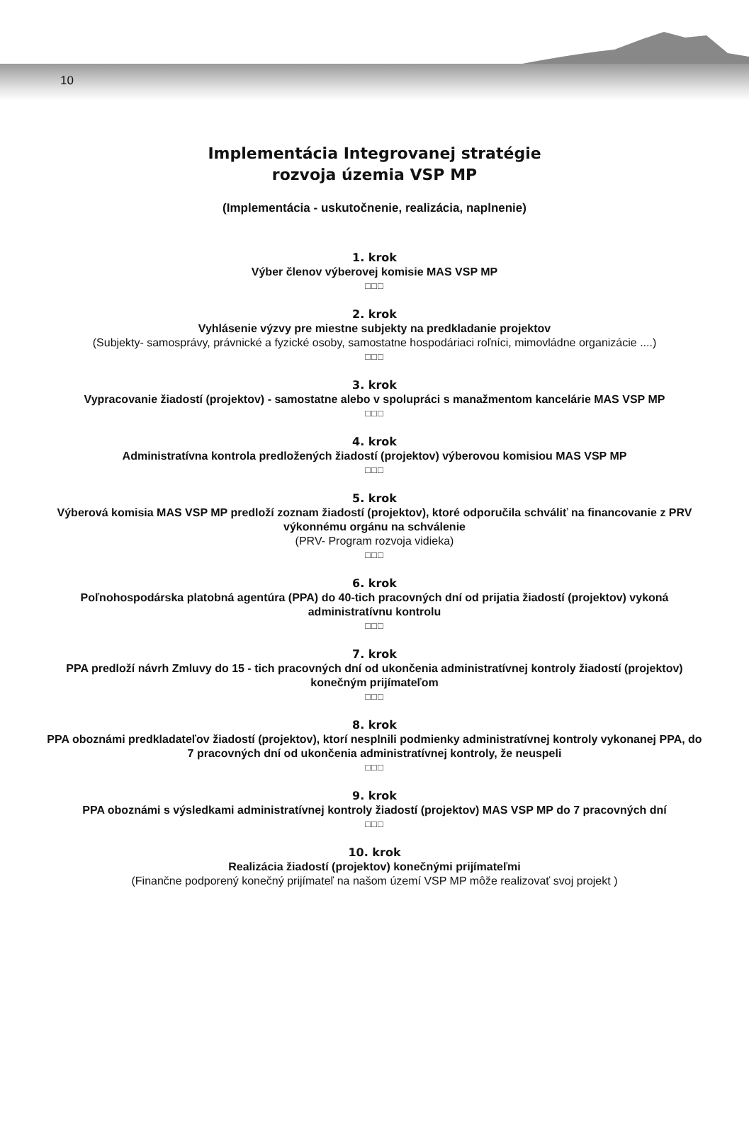10
Implementácia Integrovanej stratégie
rozvoja územia VSP MP
(Implementácia - uskutočnenie, realizácia, naplnenie)
1. krok
Výber členov výberovej komisie MAS VSP MP
□□□
2. krok
Vyhlásenie výzvy pre miestne subjekty na predkladanie projektov
(Subjekty- samosprávy, právnické a fyzické osoby, samostatne hospodáriaci roľníci, mimovládne organizácie ....)
□□□
3. krok
Vypracovanie žiadostí (projektov) - samostatne alebo v spolupráci s manažmentom kancelárie MAS VSP MP
□□□
4. krok
Administratívna kontrola predložených žiadostí (projektov) výberovou komisiou MAS VSP MP
□□□
5. krok
Výberová komisia MAS VSP MP predloží zoznam žiadostí (projektov), ktoré odporučila schváliť na financovanie z PRV výkonnému orgánu na schválenie
(PRV- Program rozvoja vidieka)
□□□
6. krok
Poľnohospodárska platobná agentúra (PPA) do 40-tich pracovných dní od prijatia žiadostí (projektov) vykoná administratívnu kontrolu
□□□
7. krok
PPA predloží návrh Zmluvy do 15 - tich pracovných dní od ukončenia administratívnej kontroly žiadostí (projektov) konečným prijímateľom
□□□
8. krok
PPA oboznámi predkladateľov žiadostí (projektov), ktorí nesplnili podmienky administratívnej kontroly vykonanej PPA, do 7 pracovných dní od ukončenia administratívnej kontroly, že neuspeli
□□□
9. krok
PPA oboznámi s výsledkami administratívnej kontroly žiadostí (projektov) MAS VSP MP do 7 pracovných dní
□□□
10. krok
Realizácia žiadostí (projektov) konečnými prijímateľmi
(Finančne podporený konečný prijímateľ na našom území VSP MP môže realizovať svoj projekt )